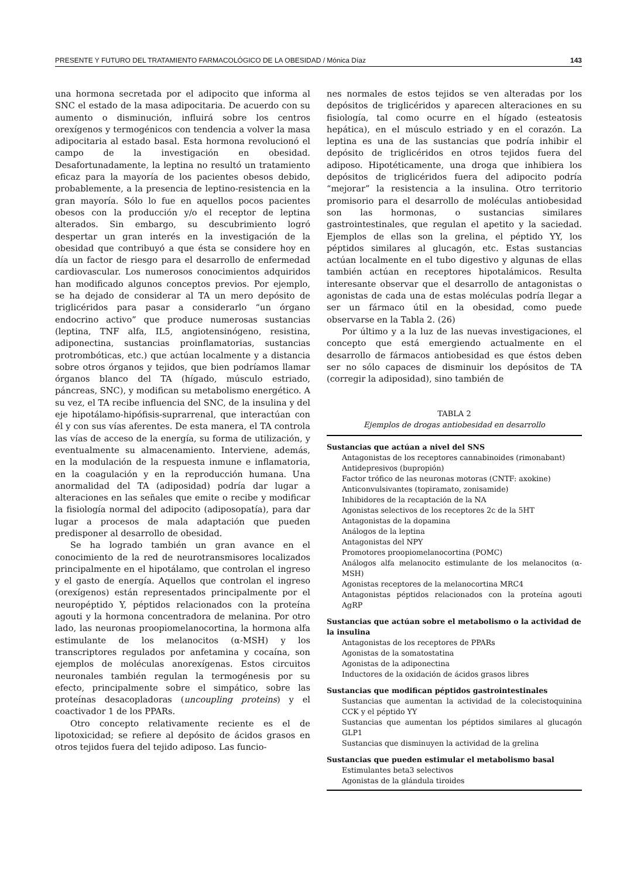PRESENTE Y FUTURO DEL TRATAMIENTO FARMACOLÓGICO DE LA OBESIDAD / Mónica Díaz 143
una hormona secretada por el adipocito que informa al SNC el estado de la masa adipocitaria. De acuerdo con su aumento o disminución, influirá sobre los centros orexígenos y termogénicos con tendencia a volver la masa adipocitaria al estado basal. Esta hormona revolucionó el campo de la investigación en obesidad. Desafortunadamente, la leptina no resultó un tratamiento eficaz para la mayoría de los pacientes obesos debido, probablemente, a la presencia de leptino-resistencia en la gran mayoría. Sólo lo fue en aquellos pocos pacientes obesos con la producción y/o el receptor de leptina alterados. Sin embargo, su descubrimiento logró despertar un gran interés en la investigación de la obesidad que contribuyó a que ésta se considere hoy en día un factor de riesgo para el desarrollo de enfermedad cardiovascular. Los numerosos conocimientos adquiridos han modificado algunos conceptos previos. Por ejemplo, se ha dejado de considerar al TA un mero depósito de triglicéridos para pasar a considerarlo “un órgano endocrino activo” que produce numerosas sustancias (leptina, TNF alfa, IL5, angiotensinógeno, resistina, adiponectina, sustancias proinflamatorias, sustancias protrombóticas, etc.) que actúan localmente y a distancia sobre otros órganos y tejidos, que bien podríamos llamar órganos blanco del TA (hígado, músculo estriado, páncreas, SNC), y modifican su metabolismo energético. A su vez, el TA recibe influencia del SNC, de la insulina y del eje hipotálamo-hipófisis-suprarrenal, que interactúan con él y con sus vías aferentes. De esta manera, el TA controla las vías de acceso de la energía, su forma de utilización, y eventualmente su almacenamiento. Interviene, además, en la modulación de la respuesta inmune e inflamatoria, en la coagulación y en la reproducción humana. Una anormalidad del TA (adiposidad) podría dar lugar a alteraciones en las señales que emite o recibe y modificar la fisiología normal del adipocito (adiposopatía), para dar lugar a procesos de mala adaptación que pueden predisponer al desarrollo de obesidad.
Se ha logrado también un gran avance en el conocimiento de la red de neurotransmisores localizados principalmente en el hipotálamo, que controlan el ingreso y el gasto de energía. Aquellos que controlan el ingreso (orexígenos) están representados principalmente por el neuropéptido Y, péptidos relacionados con la proteína agouti y la hormona concentradora de melanina. Por otro lado, las neuronas proopiomelanocortina, la hormona alfa estimulante de los melanocitos (α-MSH) y los transcriptores regulados por anfetamina y cocaína, son ejemplos de moléculas anorexígenas. Estos circuitos neuronales también regulan la termogénesis por su efecto, principalmente sobre el simpático, sobre las proteínas desacopladoras (uncoupling proteins) y el coactivador 1 de los PPARs.
Otro concepto relativamente reciente es el de lipotoxicidad; se refiere al depósito de ácidos grasos en otros tejidos fuera del tejido adiposo. Las funcio-
nes normales de estos tejidos se ven alteradas por los depósitos de triglicéridos y aparecen alteraciones en su fisiología, tal como ocurre en el hígado (esteatosis hepática), en el músculo estriado y en el corazón. La leptina es una de las sustancias que podría inhibir el depósito de triglicéridos en otros tejidos fuera del adiposo. Hipotéticamente, una droga que inhibiera los depósitos de triglicéridos fuera del adipocito podría “mejorar” la resistencia a la insulina. Otro territorio promisorio para el desarrollo de moléculas antiobesidad son las hormonas, o sustancias similares gastrointestinales, que regulan el apetito y la saciedad. Ejemplos de ellas son la grelina, el péptido YY, los péptidos similares al glucagón, etc. Estas sustancias actúan localmente en el tubo digestivo y algunas de ellas también actúan en receptores hipotalámicos. Resulta interesante observar que el desarrollo de antagonistas o agonistas de cada una de estas moléculas podría llegar a ser un fármaco útil en la obesidad, como puede observarse en la Tabla 2. (26)
Por último y a la luz de las nuevas investigaciones, el concepto que está emergiendo actualmente en el desarrollo de fármacos antiobesidad es que éstos deben ser no sólo capaces de disminuir los depósitos de TA (corregir la adiposidad), sino también de
TABLA 2
Ejemplos de drogas antiobesidad en desarrollo
| Sustancias que actúan a nivel del SNS |
| --- |
| Antagonistas de los receptores cannabinoides (rimonabant) |
| Antidepresivos (bupropión) |
| Factor trófico de las neuronas motoras (CNTF: axokine) |
| Anticonvulsivantes (topiramato, zonisamide) |
| Inhibidores de la recaptación de la NA |
| Agonistas selectivos de los receptores 2c de la 5HT |
| Antagonistas de la dopamina |
| Análogos de la leptina |
| Antagonistas del NPY |
| Promotores proopiomelanocortina (POMC) |
| Análogos alfa melanocito estimulante de los melanocitos (α-MSH) |
| Agonistas receptores de la melanocortina MRC4 |
| Antagonistas péptidos relacionados con la proteína agouti AgRP |
| Sustancias que actúan sobre el metabolismo o la actividad de la insulina |
| Antagonistas de los receptores de PPARs |
| Agonistas de la somatostatina |
| Agonistas de la adiponectina |
| Inductores de la oxidación de ácidos grasos libres |
| Sustancias que modifican péptidos gastrointestinales |
| Sustancias que aumentan la actividad de la colecistoquinina CCK y el péptido YY |
| Sustancias que aumentan los péptidos similares al glucagón GLP1 |
| Sustancias que disminuyen la actividad de la grelina |
| Sustancias que pueden estimular el metabolismo basal |
| Estimulantes beta3 selectivos |
| Agonistas de la glándula tiroides |